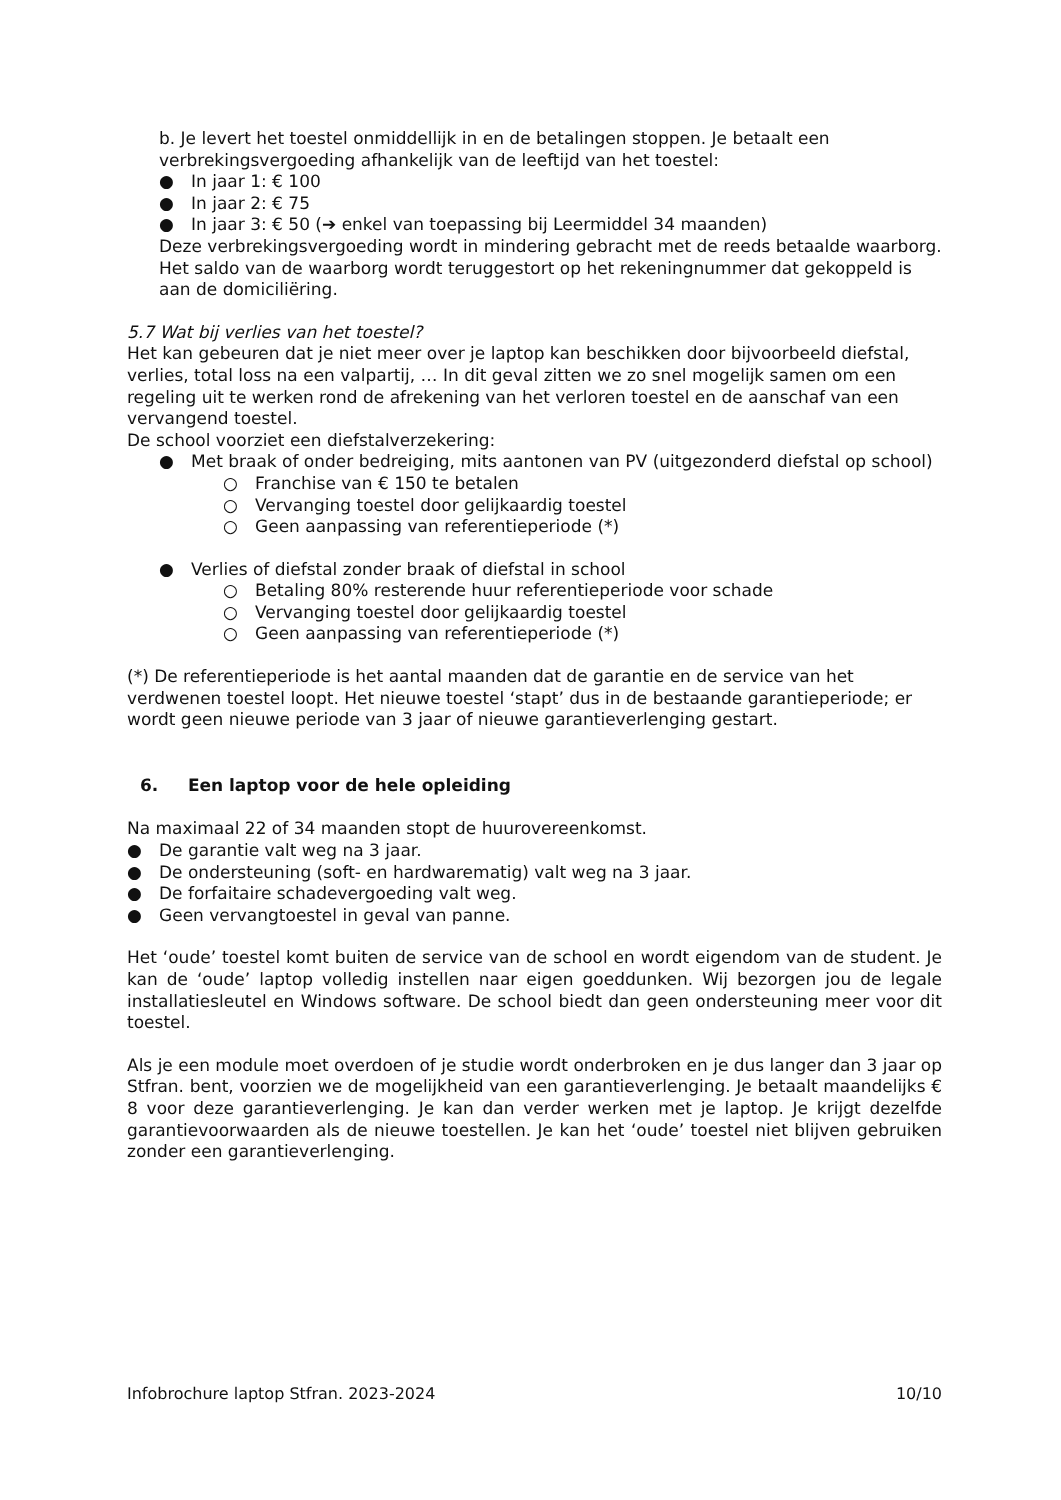b. Je levert het toestel onmiddellijk in en de betalingen stoppen. Je betaalt een verbrekingsvergoeding afhankelijk van de leeftijd van het toestel:
● In jaar 1: € 100
● In jaar 2: € 75
● In jaar 3: € 50 (➔ enkel van toepassing bij Leermiddel 34 maanden)
Deze verbrekingsvergoeding wordt in mindering gebracht met de reeds betaalde waarborg. Het saldo van de waarborg wordt teruggestort op het rekeningnummer dat gekoppeld is aan de domiciliëring.
5.7 Wat bij verlies van het toestel?
Het kan gebeuren dat je niet meer over je laptop kan beschikken door bijvoorbeeld diefstal, verlies, total loss na een valpartij, … In dit geval zitten we zo snel mogelijk samen om een regeling uit te werken rond de afrekening van het verloren toestel en de aanschaf van een vervangend toestel.
De school voorziet een diefstalverzekering:
● Met braak of onder bedreiging, mits aantonen van PV (uitgezonderd diefstal op school)
○ Franchise van € 150 te betalen
○ Vervanging toestel door gelijkaardig toestel
○ Geen aanpassing van referentieperiode (*)
● Verlies of diefstal zonder braak of diefstal in school
○ Betaling 80% resterende huur referentieperiode voor schade
○ Vervanging toestel door gelijkaardig toestel
○ Geen aanpassing van referentieperiode (*)
(*) De referentieperiode is het aantal maanden dat de garantie en de service van het verdwenen toestel loopt. Het nieuwe toestel ‘stapt’ dus in de bestaande garantieperiode; er wordt geen nieuwe periode van 3 jaar of nieuwe garantieverlenging gestart.
6. Een laptop voor de hele opleiding
Na maximaal 22 of 34 maanden stopt de huurovereenkomst.
● De garantie valt weg na 3 jaar.
● De ondersteuning (soft- en hardwarematig) valt weg na 3 jaar.
● De forfaitaire schadevergoeding valt weg.
● Geen vervangtoestel in geval van panne.
Het ‘oude’ toestel komt buiten de service van de school en wordt eigendom van de student. Je kan de ‘oude’ laptop volledig instellen naar eigen goeddunken. Wij bezorgen jou de legale installatiesleutel en Windows software. De school biedt dan geen ondersteuning meer voor dit toestel.
Als je een module moet overdoen of je studie wordt onderbroken en je dus langer dan 3 jaar op Stfran. bent, voorzien we de mogelijkheid van een garantieverlenging. Je betaalt maandelijks € 8 voor deze garantieverlenging. Je kan dan verder werken met je laptop. Je krijgt dezelfde garantievoorwaarden als de nieuwe toestellen. Je kan het ‘oude’ toestel niet blijven gebruiken zonder een garantieverlenging.
Infobrochure laptop Stfran. 2023-2024 10/10